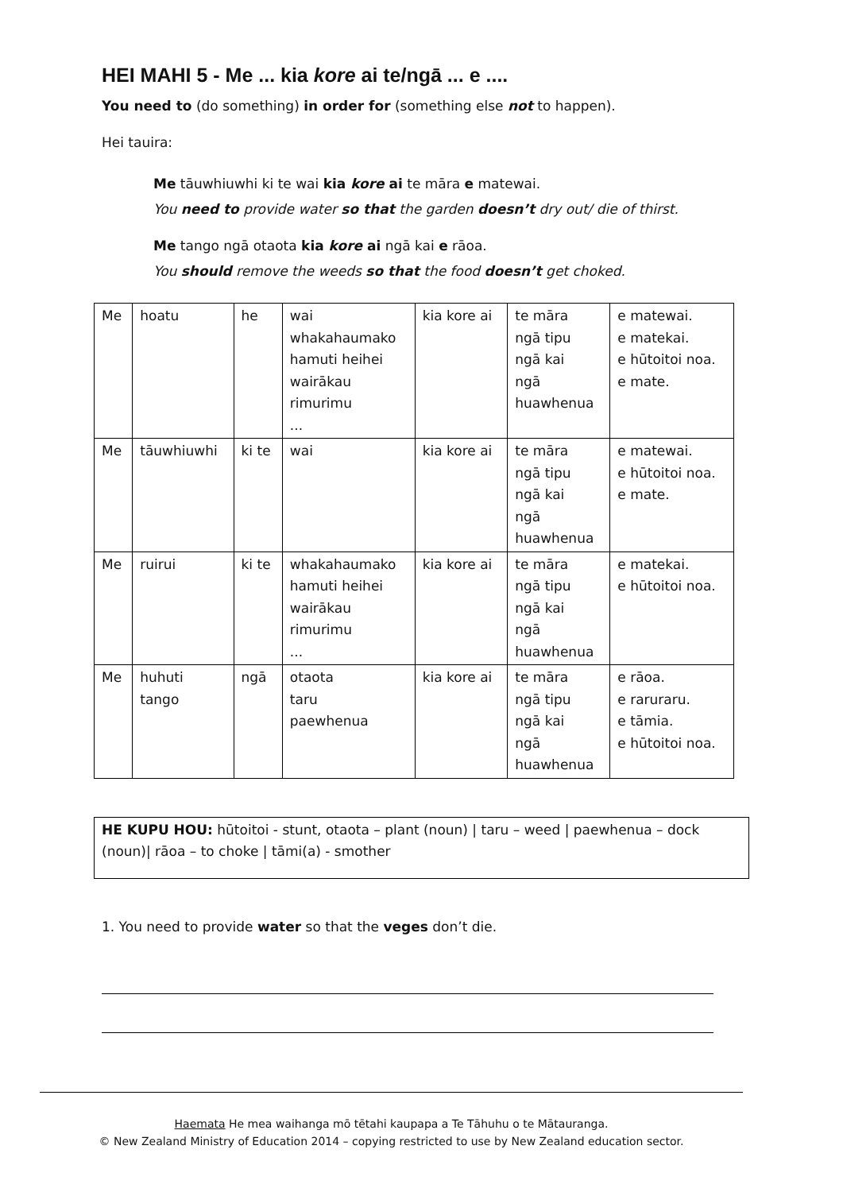HEI MAHI 5 - Me ... kia kore ai te/ngā ... e ....
You need to (do something) in order for (something else not to happen).
Hei tauira:
Me tāuwhiuwhi ki te wai kia kore ai te māra e matewai.
You need to provide water so that the garden doesn’t dry out/ die of thirst.
Me tango ngā otaota kia kore ai ngā kai e rāoa.
You should remove the weeds so that the food doesn’t get choked.
| Me | hoatu | he | wai whakahaumako hamuti heihei wairākau rimurimu ... | kia kore ai | te māra ngā tipu ngā kai ngā huawhenua | e matewai. e matekai. e hūtoitoi noa. e mate. |
| Me | tāuwhiuwhi | ki te | wai | kia kore ai | te māra ngā tipu ngā kai ngā huawhenua | e matewai. e hūtoitoi noa. e mate. |
| Me | ruirui | ki te | whakahaumako hamuti heihei wairākau rimurimu ... | kia kore ai | te māra ngā tipu ngā kai ngā huawhenua | e matekai. e hūtoitoi noa. |
| Me | huhuti tango | ngā | otaota taru paewhenua | kia kore ai | te māra ngā tipu ngā kai ngā huawhenua | e rāoa. e raruraru. e tāmia. e hūtoitoi noa. |
HE KUPU HOU: hūtoitoi - stunt, otaota – plant (noun) | taru – weed | paewhenua – dock (noun)| rāoa – to choke | tāmi(a) - smother
1. You need to provide water so that the veges don’t die.
Haemata He mea waihanga mō tētahi kaupapa a Te Tāhuhu o te Mātauranga.
© New Zealand Ministry of Education 2014 – copying restricted to use by New Zealand education sector.